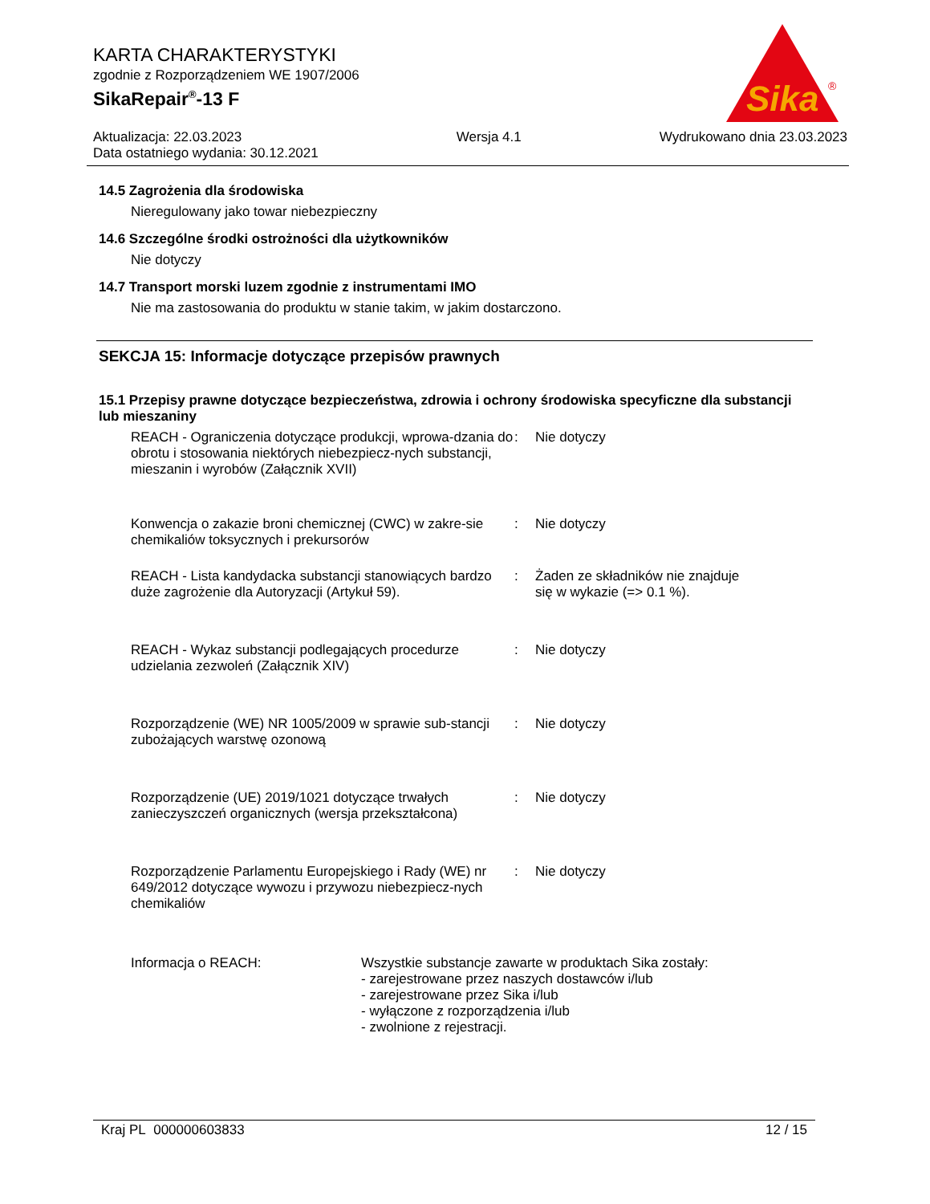KARTA CHARAKTERYSTYKI
zgodnie z Rozporządzeniem WE 1907/2006
SikaRepair<sup>®</sup>-13 F
Aktualizacja: 22.03.2023
Data ostatniego wydania: 30.12.2021
Wersja 4.1 Wydrukowano dnia 23.03.2023
Sika
®
14.5 Zagrożenia dla środowiska
Nieregulowany jako towar niebezpieczny
14.6 Szczególne środki ostrożności dla użytkowników
Nie dotyczy
14.7 Transport morski luzem zgodnie z instrumentami IMO
Nie ma zastosowania do produktu w stanie takim, w jakim dostarczono.
SEKCJA 15: Informacje dotyczące przepisów prawnych
15.1 Przepisy prawne dotyczące bezpieczeństwa, zdrowia i ochrony środowiska specyficzne dla substancji lub mieszaniny
REACH - Ograniczenia dotyczące produkcji, wprowa-dzania do obrotu i stosowania niektórych niebezpiecz-nych substancji, mieszanin i wyrobów (Załącznik XVII)
: Nie dotyczy
Konwencja o zakazie broni chemicznej (CWC) w zakre-sie chemikaliów toksycznych i prekursorów
: Nie dotyczy
REACH - Lista kandydacka substancji stanowiących bardzo duże zagrożenie dla Autoryzacji (Artykuł 59).
: Żaden ze składników nie znajduje
się w wykazie (=> 0.1 %).
REACH - Wykaz substancji podlegających procedurze udzielania zezwoleń (Załącznik XIV)
: Nie dotyczy
Rozporządzenie (WE) NR 1005/2009 w sprawie sub-stancji zubożających warstwę ozonową
: Nie dotyczy
Rozporządzenie (UE) 2019/1021 dotyczące trwałych zanieczyszczeń organicznych (wersja przekształcona)
: Nie dotyczy
Rozporządzenie Parlamentu Europejskiego i Rady (WE) nr 649/2012 dotyczące wywozu i przywozu niebezpiecz-nych chemikaliów
: Nie dotyczy
Informacja o REACH: Wszystkie substancje zawarte w produktach Sika zostały:
- zarejestrowane przez naszych dostawców i/lub
- zarejestrowane przez Sika i/lub
- wyłączone z rozporządzenia i/lub
- zwolnione z rejestracji.
Kraj PL 000000603833 12 / 15